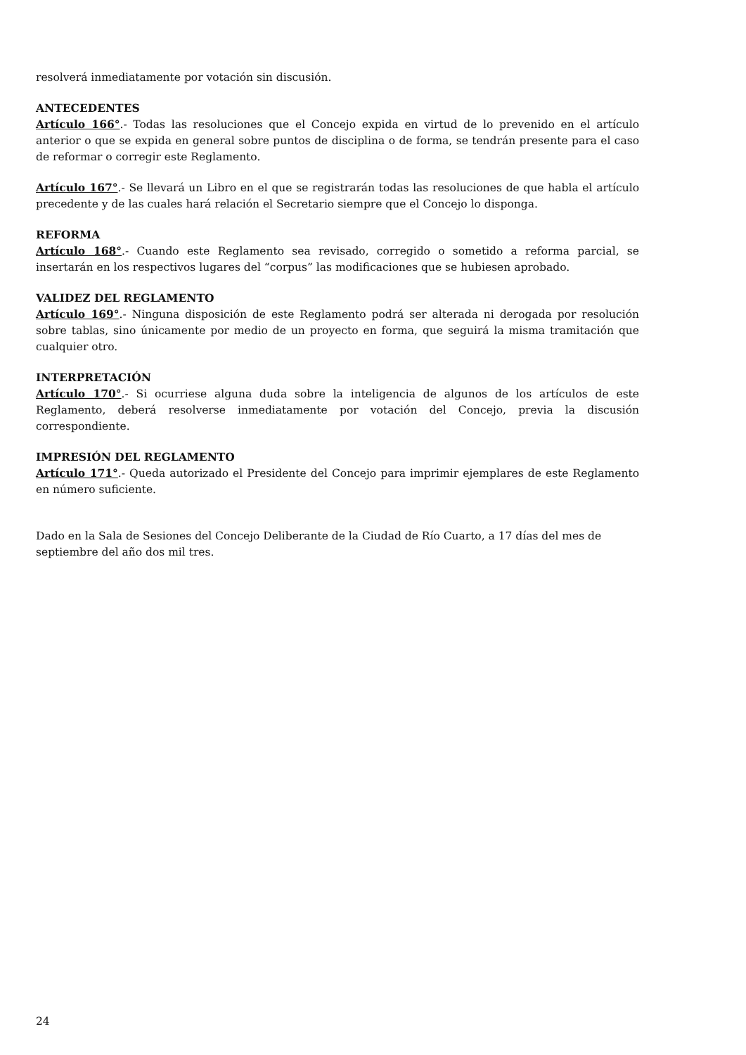resolverá inmediatamente por votación sin discusión.
ANTECEDENTES
Artículo 166°.- Todas las resoluciones que el Concejo expida en virtud de lo prevenido en el artículo anterior o que se expida en general sobre puntos de disciplina o de forma, se tendrán presente para el caso de reformar o corregir este Reglamento.
Artículo 167°.- Se llevará un Libro en el que se registrarán todas las resoluciones de que habla el artículo precedente y de las cuales hará relación el Secretario siempre que el Concejo lo disponga.
REFORMA
Artículo 168°.- Cuando este Reglamento sea revisado, corregido o sometido a reforma parcial, se insertarán en los respectivos lugares del “corpus” las modificaciones que se hubiesen aprobado.
VALIDEZ DEL REGLAMENTO
Artículo 169°.- Ninguna disposición de este Reglamento podrá ser alterada ni derogada por resolución sobre tablas, sino únicamente por medio de un proyecto en forma, que seguirá la misma tramitación que cualquier otro.
INTERPRETACIÓN
Artículo 170°.- Si ocurriese alguna duda sobre la inteligencia de algunos de los artículos de este Reglamento, deberá resolverse inmediatamente por votación del Concejo, previa la discusión correspondiente.
IMPRESIÓN DEL REGLAMENTO
Artículo 171°.- Queda autorizado el Presidente del Concejo para imprimir ejemplares de este Reglamento en número suficiente.
Dado en la Sala de Sesiones del Concejo Deliberante de la Ciudad de Río Cuarto, a 17 días del mes de septiembre del año dos mil tres.
24